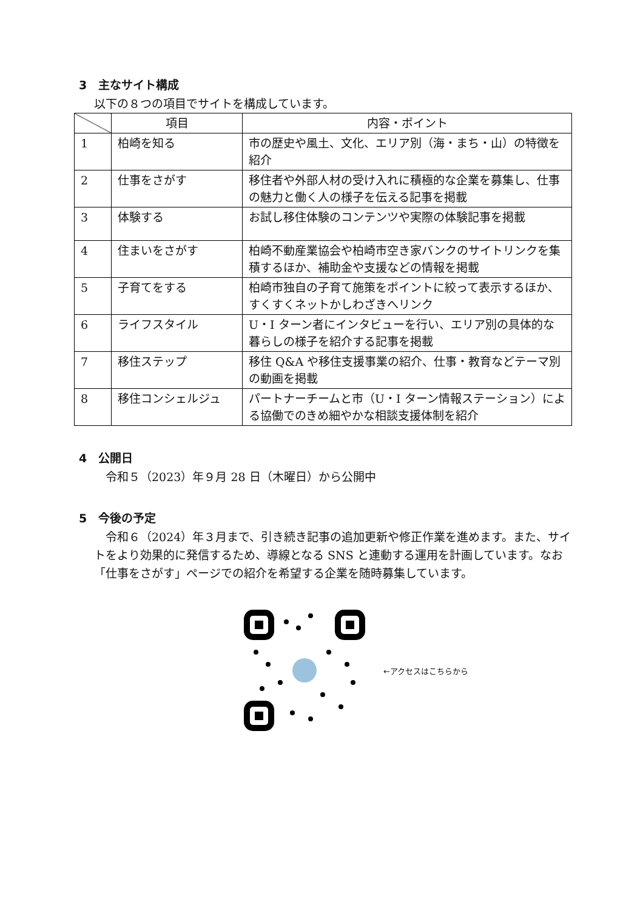3　主なサイト構成
以下の８つの項目でサイトを構成しています。
| | 項目 | 内容・ポイント |
| --- | --- | --- |
| 1 | 柏崎を知る | 市の歴史や風土、文化、エリア別（海・まち・山）の特徴を紹介 |
| 2 | 仕事をさがす | 移住者や外部人材の受け入れに積極的な企業を募集し、仕事の魅力と働く人の様子を伝える記事を掲載 |
| 3 | 体験する | お試し移住体験のコンテンツや実際の体験記事を掲載 |
| 4 | 住まいをさがす | 柏崎不動産業協会や柏崎市空き家バンクのサイトリンクを集積するほか、補助金や支援などの情報を掲載 |
| 5 | 子育てをする | 柏崎市独自の子育て施策をポイントに絞って表示するほか、すくすくネットかしわざきへリンク |
| 6 | ライフスタイル | U・I ターン者にインタビューを行い、エリア別の具体的な暮らしの様子を紹介する記事を掲載 |
| 7 | 移住ステップ | 移住 Q&A や移住支援事業の紹介、仕事・教育などテーマ別の動画を掲載 |
| 8 | 移住コンシェルジュ | パートナーチームと市（U・I ターン情報ステーション）による協働でのきめ細やかな相談支援体制を紹介 |
4　公開日
令和５（2023）年９月 28 日（木曜日）から公開中
5　今後の予定
令和６（2024）年３月まで、引き続き記事の追加更新や修正作業を進めます。また、サイトをより効果的に発信するため、導線となる SNS と連動する運用を計画しています。なお「仕事をさがす」ページでの紹介を希望する企業を随時募集しています。
←アクセスはこちらから